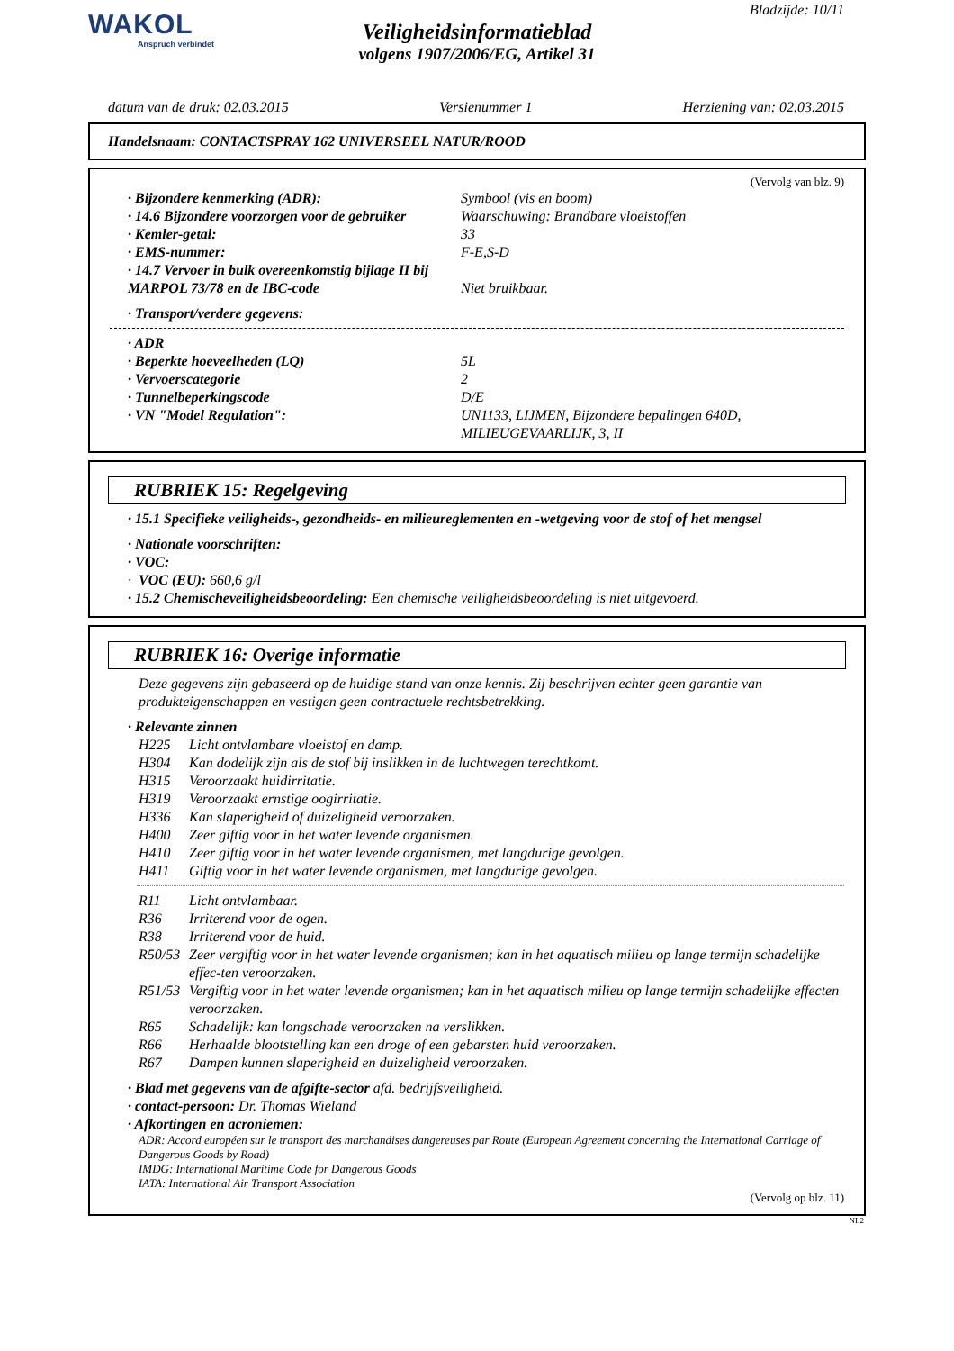WAKOL
Anspruch verbindet
Veiligheidsinformatieblad
volgens 1907/2006/EG, Artikel 31
Bladzijde: 10/11
datum van de druk: 02.03.2015 Versienummer 1 Herziening van: 02.03.2015
Handelsnaam: CONTACTSPRAY 162 UNIVERSEEL NATUR/ROOD
(Vervolg van blz. 9)
· Bijzondere kenmerking (ADR): Symbool (vis en boom)
· 14.6 Bijzondere voorzorgen voor de gebruiker
Waarschuwing: Brandbare vloeistoffen
· Kemler-getal: 33
· EMS-nummer: F-E,S-D
· 14.7 Vervoer in bulk overeenkomstig bijlage II bij MARPOL 73/78 en de IBC-code
Niet bruikbaar.
· Transport/verdere gegevens:
· ADR
· Beperkte hoeveelheden (LQ) 5L
· Vervoerscategorie 2
· Tunnelbeperkingscode D/E
· VN "Model Regulation": UN1133, LIJMEN, Bijzondere bepalingen 640D, MILIEUGEVAARLIJK, 3, II
RUBRIEK 15: Regelgeving
· 15.1 Specifieke veiligheids-, gezondheids- en milieureglementen en -wetgeving voor de stof of het mengsel
· Nationale voorschriften:
· VOC:
· VOC (EU): 660,6 g/l
· 15.2 Chemischeveiligheidsbeoordeling: Een chemische veiligheidsbeoordeling is niet uitgevoerd.
RUBRIEK 16: Overige informatie
Deze gegevens zijn gebaseerd op de huidige stand van onze kennis. Zij beschrijven echter geen garantie van produkteigenschappen en vestigen geen contractuele rechtsbetrekking.
· Relevante zinnen
H225 Licht ontvlambare vloeistof en damp.
H304 Kan dodelijk zijn als de stof bij inslikken in de luchtwegen terechtkomt.
H315 Veroorzaakt huidirritatie.
H319 Veroorzaakt ernstige oogirritatie.
H336 Kan slaperigheid of duizeligheid veroorzaken.
H400 Zeer giftig voor in het water levende organismen.
H410 Zeer giftig voor in het water levende organismen, met langdurige gevolgen.
H411 Giftig voor in het water levende organismen, met langdurige gevolgen.
R11 Licht ontvlambaar.
R36 Irriterend voor de ogen.
R38 Irriterend voor de huid.
R50/53 Zeer vergiftig voor in het water levende organismen; kan in het aquatisch milieu op lange termijn schadelijke effec-ten veroorzaken.
R51/53 Vergiftig voor in het water levende organismen; kan in het aquatisch milieu op lange termijn schadelijke effecten veroorzaken.
R65 Schadelijk: kan longschade veroorzaken na verslikken.
R66 Herhaalde blootstelling kan een droge of een gebarsten huid veroorzaken.
R67 Dampen kunnen slaperigheid en duizeligheid veroorzaken.
· Blad met gegevens van de afgifte-sector afd. bedrijfsveiligheid.
· contact-persoon: Dr. Thomas Wieland
· Afkortingen en acroniemen:
ADR: Accord européen sur le transport des marchandises dangereuses par Route (European Agreement concerning the International Carriage of Dangerous Goods by Road)
IMDG: International Maritime Code for Dangerous Goods
IATA: International Air Transport Association
(Vervolg op blz. 11)
NL2